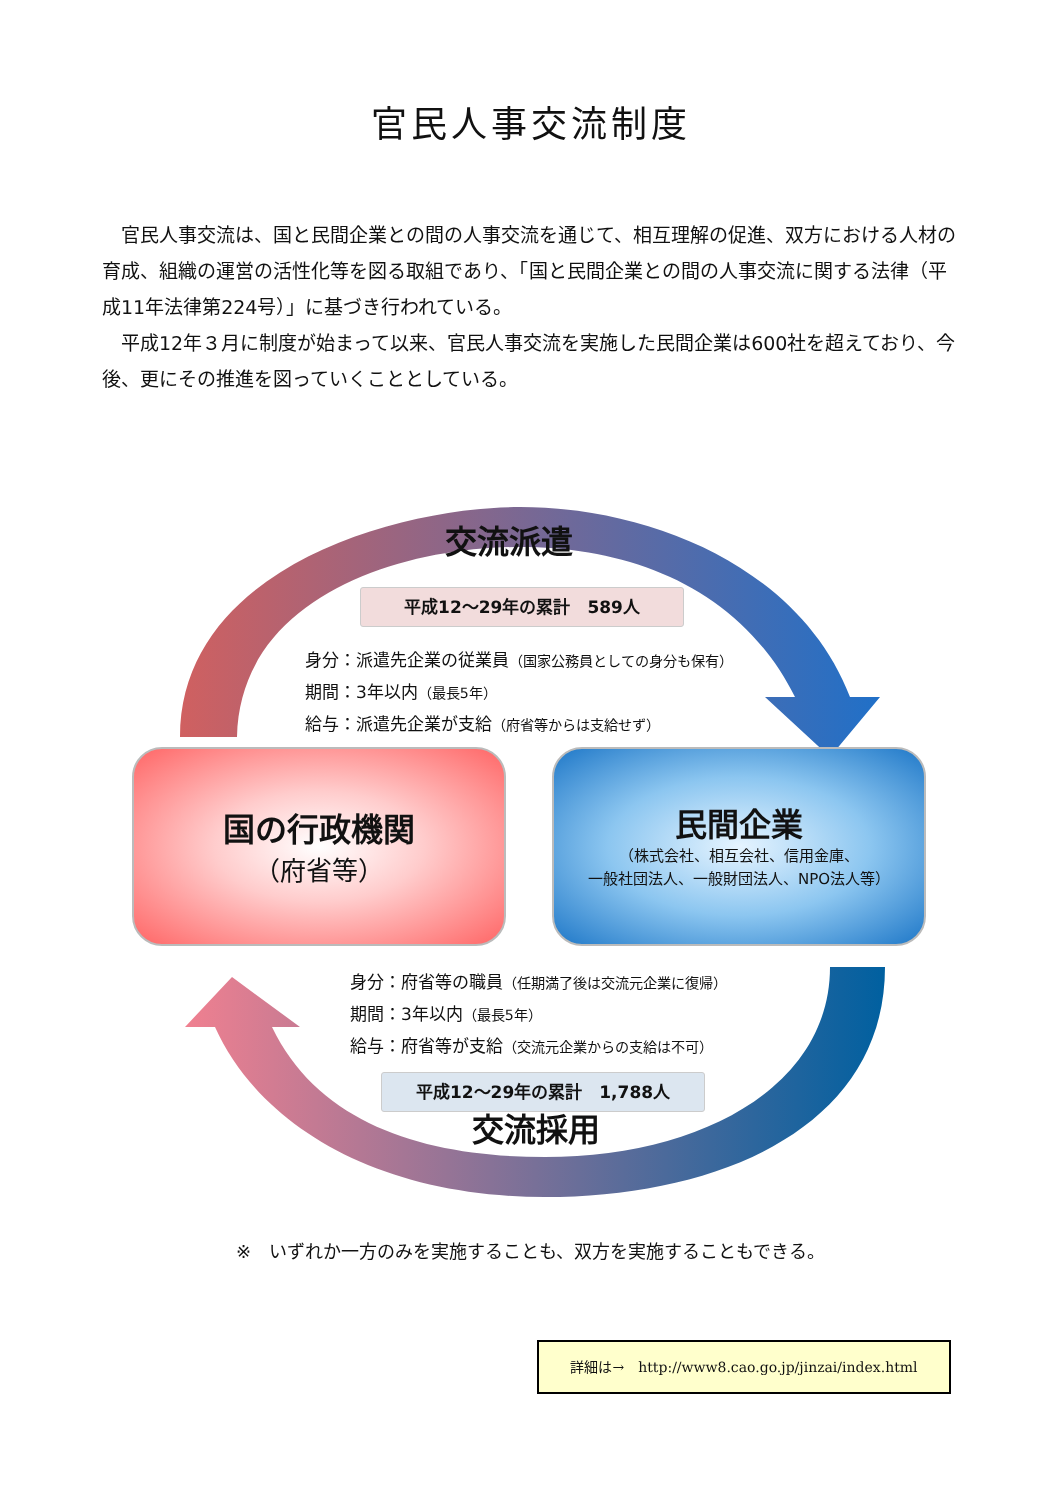官民人事交流制度
官民人事交流は、国と民間企業との間の人事交流を通じて、相互理解の促進、双方における人材の育成、組織の運営の活性化等を図る取組であり、「国と民間企業との間の人事交流に関する法律（平成11年法律第224号）」に基づき行われている。
平成12年３月に制度が始まって以来、官民人事交流を実施した民間企業は600社を超えており、今後、更にその推進を図っていくこととしている。
交流派遣
平成12～29年の累計　589人
身分：派遣先企業の従業員（国家公務員としての身分も保有）
期間：3年以内（最長5年）
給与：派遣先企業が支給（府省等からは支給せず）
国の行政機関
（府省等）
民間企業
（株式会社、相互会社、信用金庫、
一般社団法人、一般財団法人、NPO法人等）
身分：府省等の職員（任期満了後は交流元企業に復帰）
期間：3年以内（最長5年）
給与：府省等が支給（交流元企業からの支給は不可）
平成12～29年の累計　1,788人
交流採用
※　いずれか一方のみを実施することも、双方を実施することもできる。
詳細は→　http://www8.cao.go.jp/jinzai/index.html